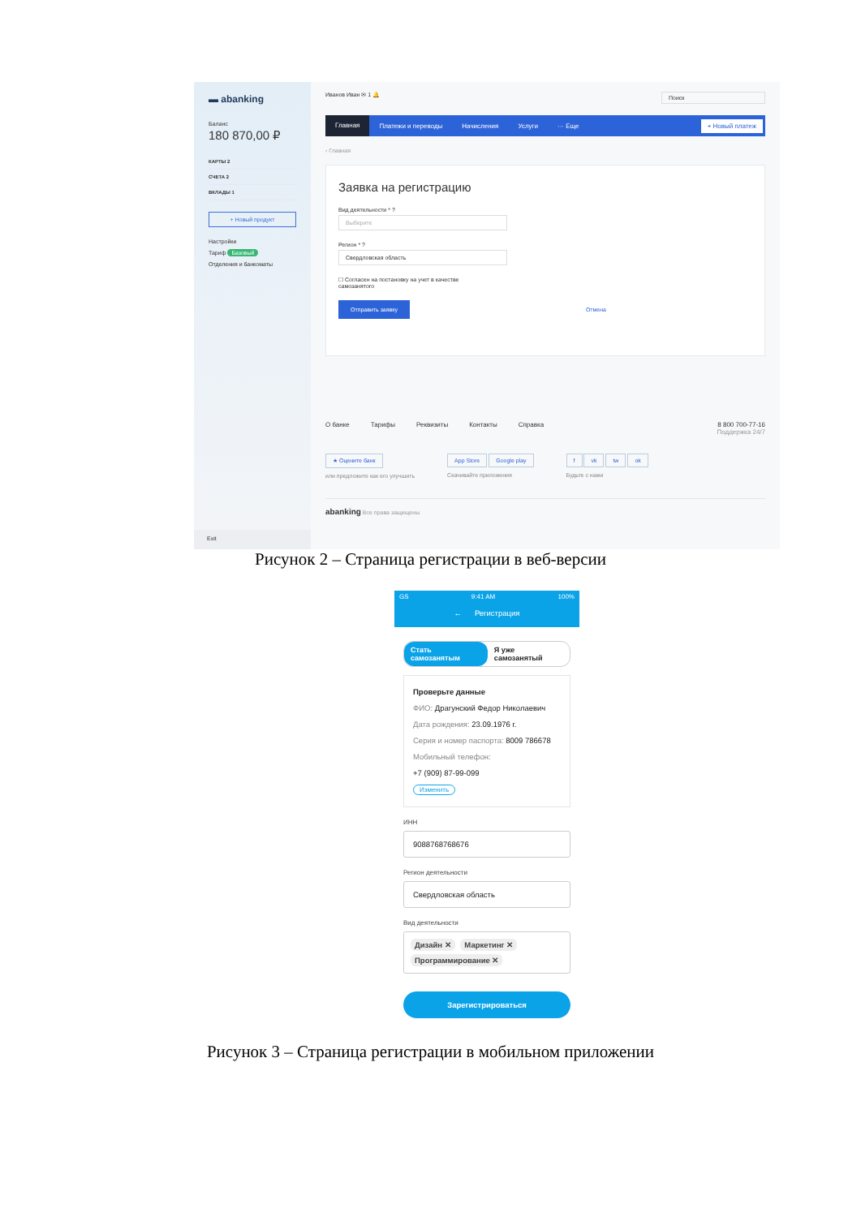▬ abanking
Баланс
180 870,00 ₽
КАРТЫ 2
СЧЕТА 2
ВКЛАДЫ 1
+ Новый продукт
Настройки
Тариф Базовый
Отделения и банкоматы
Exit
Иванов Иван ✉ 1 🔔 Поиск
Главная Платежи и переводы Начисления Услуги ··· Еще + Новый платеж
‹ Главная
Заявка на регистрацию
Вид деятельности * ?
Выберите
Регион * ?
Свердловская область
☐ Согласен на постановку на учет в качестве
самозанятого
Отправить заявку Отмена
О банке Тарифы Реквизиты Контакты Справка 8 800 700-77-16
Поддержка 24/7
★ Оцените банк
или предложите как его улучшить
App Store Google play
Скачивайте приложения
f vk tw ok
Будьте с нами
abanking Все права защищены
Рисунок 2 – Страница регистрации в веб-версии
GS 9:41 AM 100%
← Регистрация
Стать самозанятым Я уже самозанятый
Проверьте данные
ФИО: Драгунский Федор Николаевич
Дата рождения: 23.09.1976 г.
Серия и номер паспорта: 8009 786678
Мобильный телефон:
+7 (909) 87-99-099
Изменить
ИНН
9088768768676
Регион деятельности
Свердловская область
Вид деятельности
Дизайн ✕ Маркетинг ✕ Программирование ✕
Зарегистрироваться
Рисунок 3 – Страница регистрации в мобильном приложении